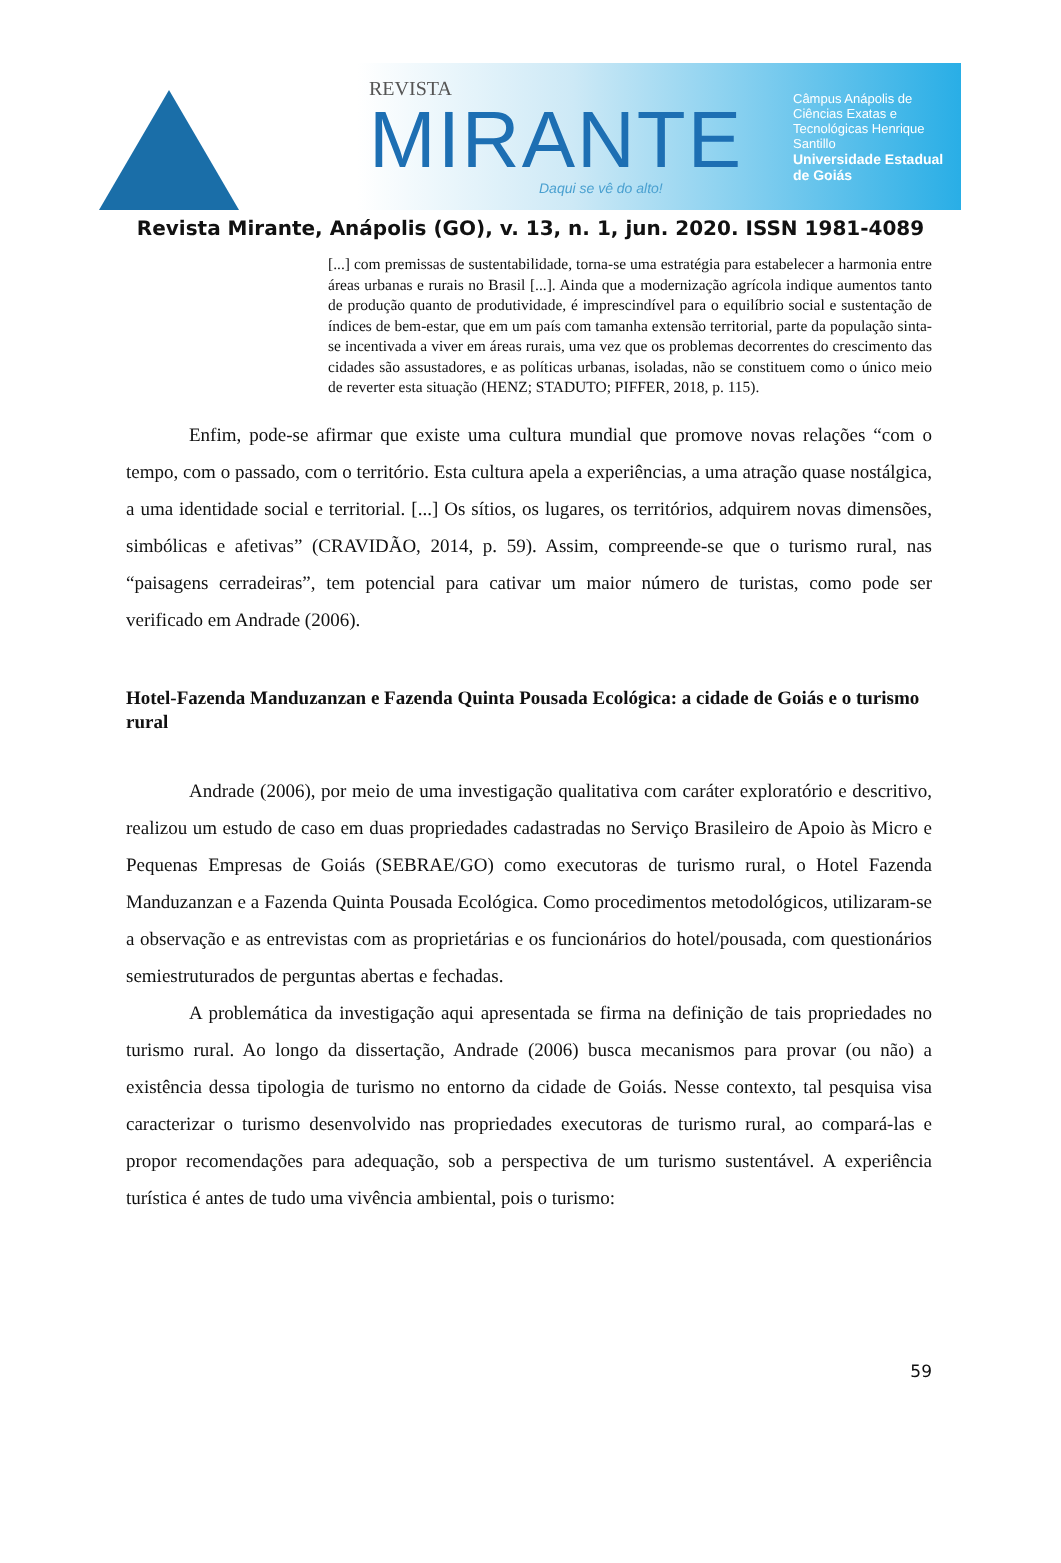REVISTA
MIRANTE
Daqui se vê do alto!
Câmpus Anápolis de Ciências Exatas e Tecnológicas Henrique Santillo
Universidade Estadual de Goiás
Revista Mirante, Anápolis (GO), v. 13, n. 1, jun. 2020. ISSN 1981-4089
[...] com premissas de sustentabilidade, torna-se uma estratégia para estabelecer a harmonia entre áreas urbanas e rurais no Brasil [...]. Ainda que a modernização agrícola indique aumentos tanto de produção quanto de produtividade, é imprescindível para o equilíbrio social e sustentação de índices de bem-estar, que em um país com tamanha extensão territorial, parte da população sinta-se incentivada a viver em áreas rurais, uma vez que os problemas decorrentes do crescimento das cidades são assustadores, e as políticas urbanas, isoladas, não se constituem como o único meio de reverter esta situação (HENZ; STADUTO; PIFFER, 2018, p. 115).
Enfim, pode-se afirmar que existe uma cultura mundial que promove novas relações “com o tempo, com o passado, com o território. Esta cultura apela a experiências, a uma atração quase nostálgica, a uma identidade social e territorial. [...] Os sítios, os lugares, os territórios, adquirem novas dimensões, simbólicas e afetivas” (CRAVIDÃO, 2014, p. 59). Assim, compreende-se que o turismo rural, nas “paisagens cerradeiras”, tem potencial para cativar um maior número de turistas, como pode ser verificado em Andrade (2006).
Hotel-Fazenda Manduzanzan e Fazenda Quinta Pousada Ecológica: a cidade de Goiás e o turismo rural
Andrade (2006), por meio de uma investigação qualitativa com caráter exploratório e descritivo, realizou um estudo de caso em duas propriedades cadastradas no Serviço Brasileiro de Apoio às Micro e Pequenas Empresas de Goiás (SEBRAE/GO) como executoras de turismo rural, o Hotel Fazenda Manduzanzan e a Fazenda Quinta Pousada Ecológica. Como procedimentos metodológicos, utilizaram-se a observação e as entrevistas com as proprietárias e os funcionários do hotel/pousada, com questionários semiestruturados de perguntas abertas e fechadas.
A problemática da investigação aqui apresentada se firma na definição de tais propriedades no turismo rural. Ao longo da dissertação, Andrade (2006) busca mecanismos para provar (ou não) a existência dessa tipologia de turismo no entorno da cidade de Goiás. Nesse contexto, tal pesquisa visa caracterizar o turismo desenvolvido nas propriedades executoras de turismo rural, ao compará-las e propor recomendações para adequação, sob a perspectiva de um turismo sustentável. A experiência turística é antes de tudo uma vivência ambiental, pois o turismo:
59